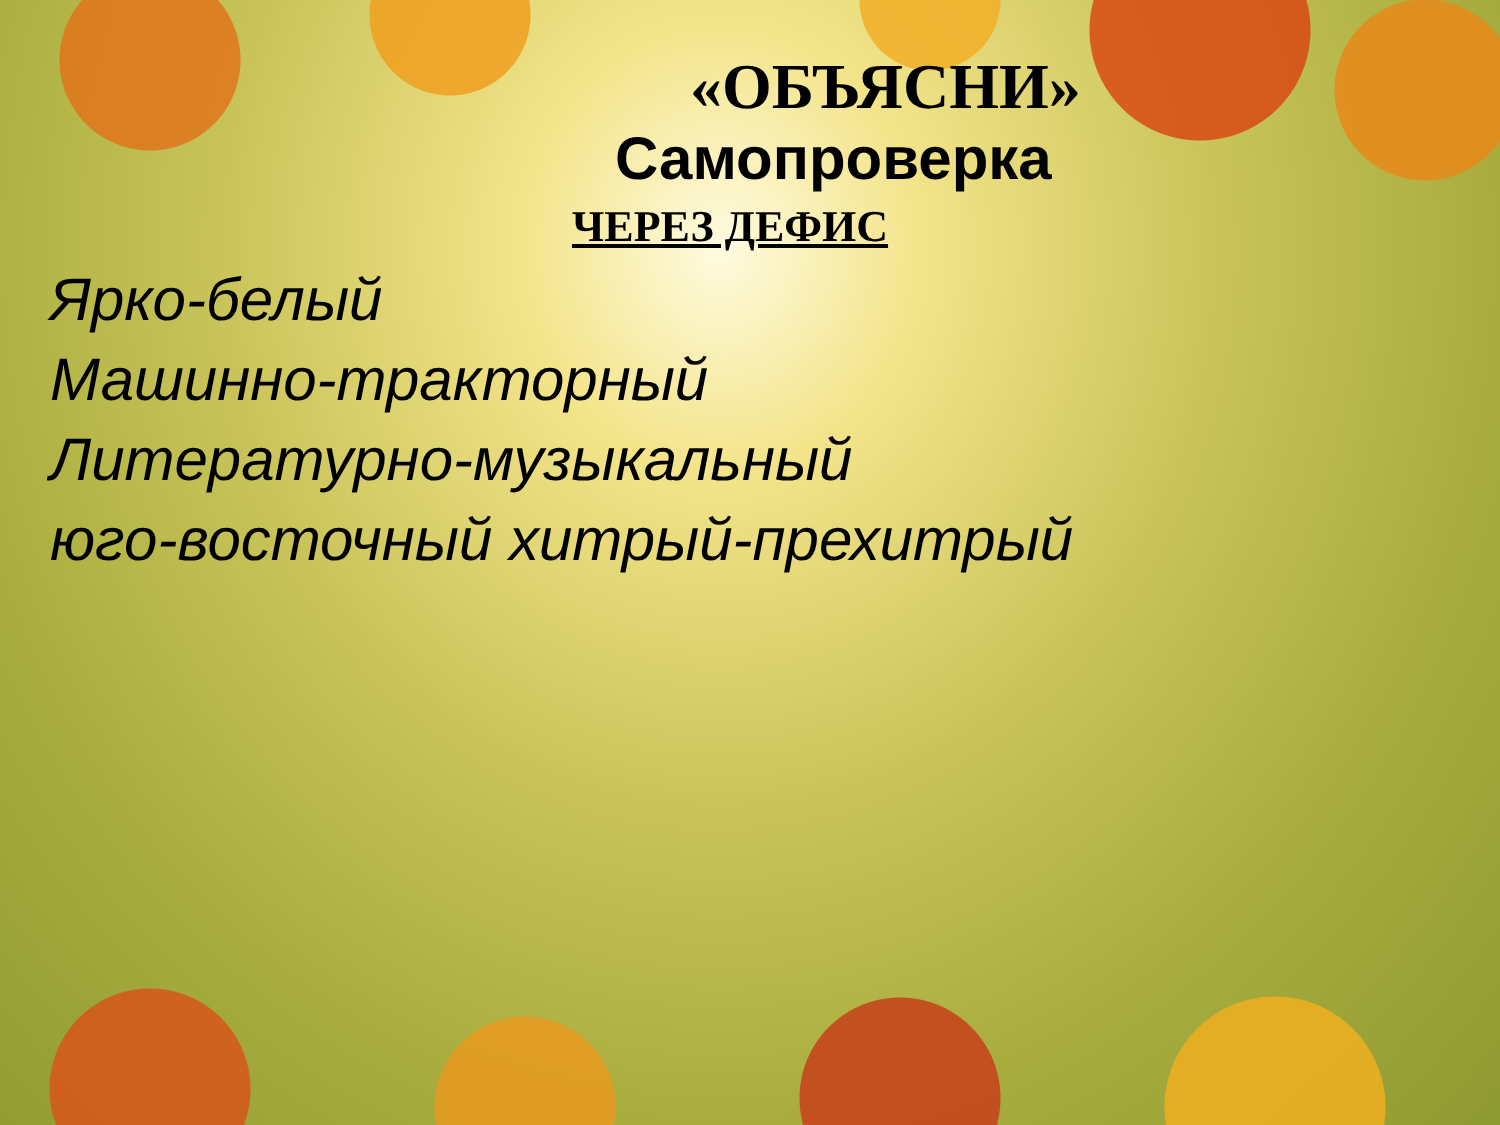«ОБЪЯСНИ»
Самопроверка
ЧЕРЕЗ ДЕФИС
Ярко-белый
Машинно-тракторный
Литературно-музыкальный
юго-восточный хитрый-прехитрый